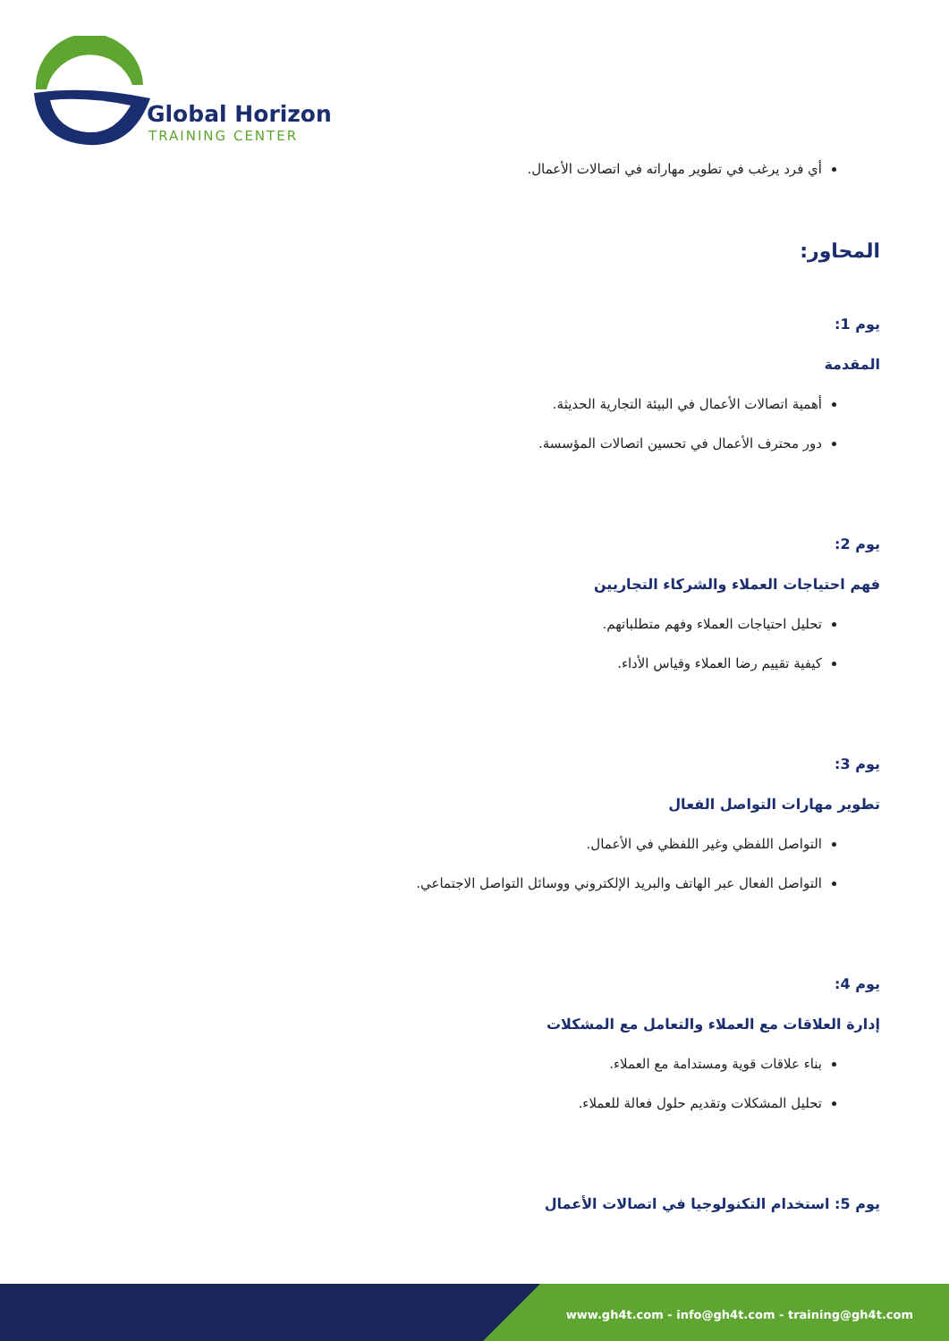Global Horizon
TRAINING CENTER
أي فرد يرغب في تطوير مهاراته في اتصالات الأعمال.
المحاور:
يوم 1:
المقدمة
أهمية اتصالات الأعمال في البيئة التجارية الحديثة.
دور محترف الأعمال في تحسين اتصالات المؤسسة.
يوم 2:
فهم احتياجات العملاء والشركاء التجاريين
تحليل احتياجات العملاء وفهم متطلباتهم.
كيفية تقييم رضا العملاء وقياس الأداء.
يوم 3:
تطوير مهارات التواصل الفعال
التواصل اللفظي وغير اللفظي في الأعمال.
التواصل الفعال عبر الهاتف والبريد الإلكتروني ووسائل التواصل الاجتماعي.
يوم 4:
إدارة العلاقات مع العملاء والتعامل مع المشكلات
بناء علاقات قوية ومستدامة مع العملاء.
تحليل المشكلات وتقديم حلول فعالة للعملاء.
يوم 5: استخدام التكنولوجيا في اتصالات الأعمال
www.gh4t.com - info@gh4t.com - training@gh4t.com